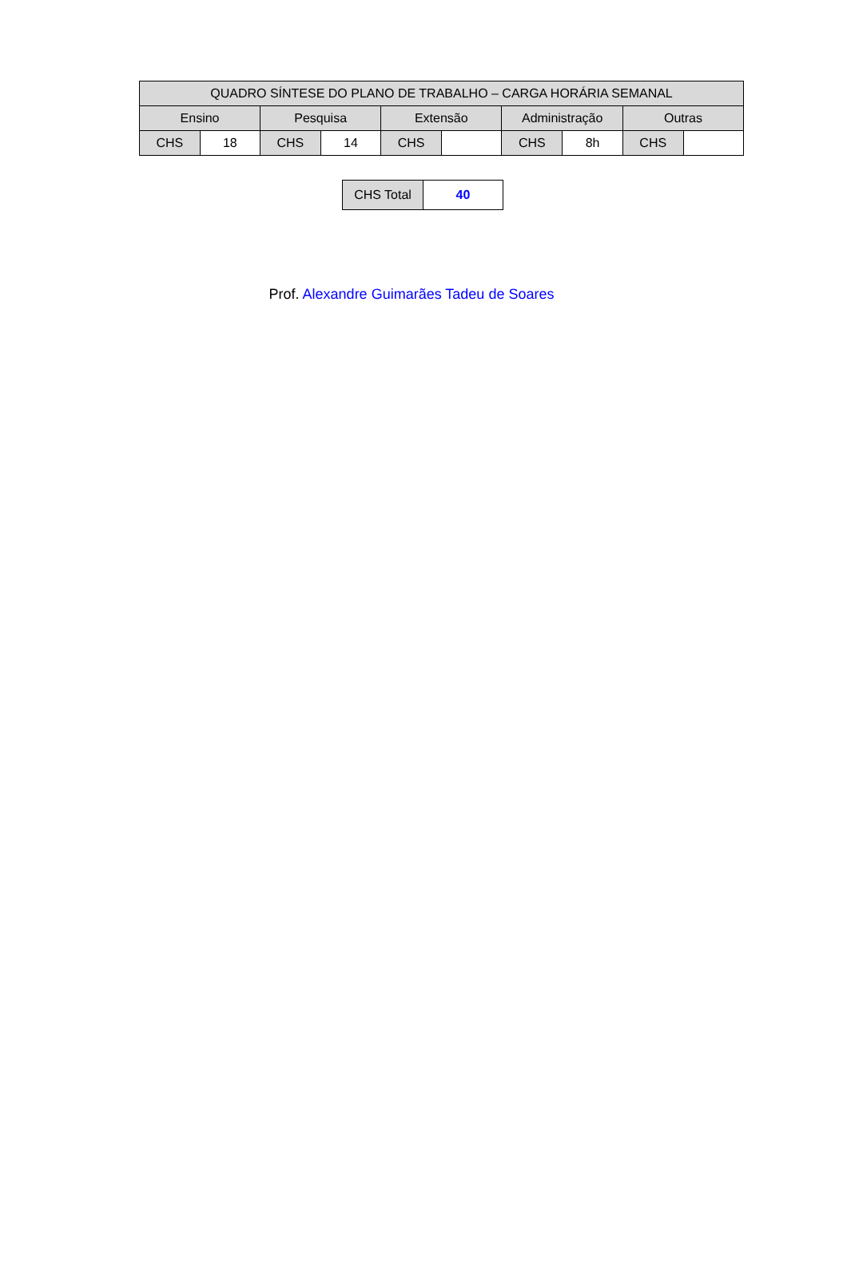| QUADRO SÍNTESE DO PLANO DE TRABALHO – CARGA HORÁRIA SEMANAL | | | | | | | | | |
| Ensino | | Pesquisa | | Extensão | | Administração | | Outras | |
| CHS | 18 | CHS | 14 | CHS | | CHS | 8h | CHS | |
| CHS Total | 40 |
Prof. Alexandre Guimarães Tadeu de Soares